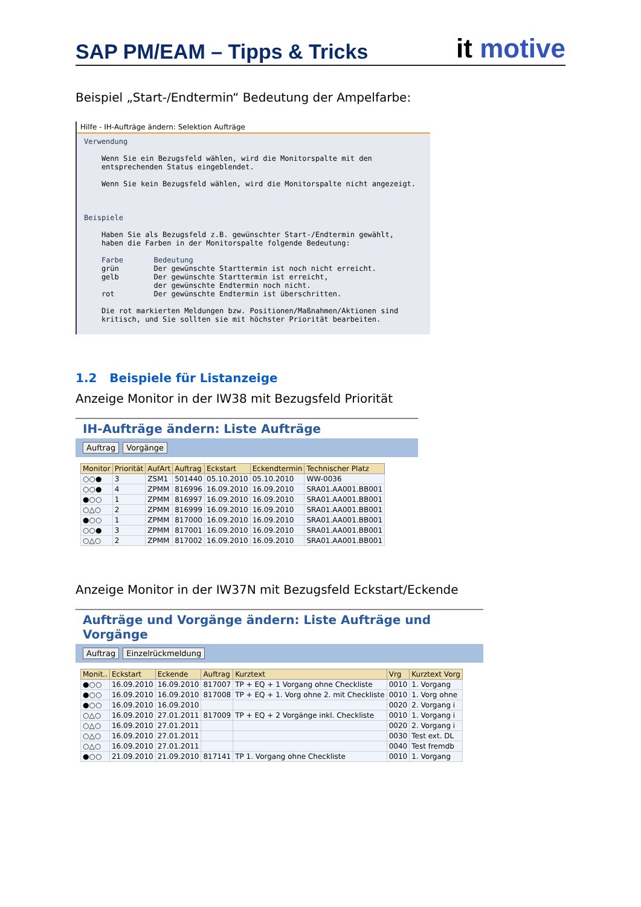SAP PM/EAM – Tipps & Tricks
it motive
Beispiel „Start-/Endtermin“ Bedeutung der Ampelfarbe:
Hilfe - IH-Aufträge ändern: Selektion Aufträge
Verwendung

    Wenn Sie ein Bezugsfeld wählen, wird die Monitorspalte mit den
    entsprechenden Status eingeblendet.

    Wenn Sie kein Bezugsfeld wählen, wird die Monitorspalte nicht angezeigt.



Beispiele

    Haben Sie als Bezugsfeld z.B. gewünschter Start-/Endtermin gewählt,
    haben die Farben in der Monitorspalte folgende Bedeutung:

    Farbe       Bedeutung
    grün        Der gewünschte Starttermin ist noch nicht erreicht.
    gelb        Der gewünschte Starttermin ist erreicht,
                der gewünschte Endtermin noch nicht.
    rot         Der gewünschte Endtermin ist überschritten.

    Die rot markierten Meldungen bzw. Positionen/Maßnahmen/Aktionen sind
    kritisch, und Sie sollten sie mit höchster Priorität bearbeiten.
1.2 Beispiele für Listanzeige
Anzeige Monitor in der IW38 mit Bezugsfeld Priorität
IH-Aufträge ändern: Liste Aufträge
Auftrag Vorgänge
| Monitor | Priorität | AufArt | Auftrag | Eckstart | Eckendtermin | Technischer Platz |
| --- | --- | --- | --- | --- | --- | --- |
| ○○● | 3 | ZSM1 | 501440 | 05.10.2010 | 05.10.2010 | WW-0036 |
| ○○● | 4 | ZPMM | 816996 | 16.09.2010 | 16.09.2010 | SRA01.AA001.BB001 |
| ●○○ | 1 | ZPMM | 816997 | 16.09.2010 | 16.09.2010 | SRA01.AA001.BB001 |
| ○△○ | 2 | ZPMM | 816999 | 16.09.2010 | 16.09.2010 | SRA01.AA001.BB001 |
| ●○○ | 1 | ZPMM | 817000 | 16.09.2010 | 16.09.2010 | SRA01.AA001.BB001 |
| ○○● | 3 | ZPMM | 817001 | 16.09.2010 | 16.09.2010 | SRA01.AA001.BB001 |
| ○△○ | 2 | ZPMM | 817002 | 16.09.2010 | 16.09.2010 | SRA01.AA001.BB001 |
Anzeige Monitor in der IW37N mit Bezugsfeld Eckstart/Eckende
Aufträge und Vorgänge ändern: Liste Aufträge und Vorgänge
Auftrag Einzelrückmeldung
| Monit.. | Eckstart | Eckende | Auftrag | Kurztext | Vrg | Kurztext Vorg |
| --- | --- | --- | --- | --- | --- | --- |
| ●○○ | 16.09.2010 | 16.09.2010 | 817007 | TP + EQ + 1 Vorgang ohne Checkliste | 0010 | 1. Vorgang |
| ●○○ | 16.09.2010 | 16.09.2010 | 817008 | TP + EQ + 1. Vorg ohne 2. mit Checkliste | 0010 | 1. Vorg ohne |
| ●○○ | 16.09.2010 | 16.09.2010 | | | 0020 | 2. Vorgang i |
| ○△○ | 16.09.2010 | 27.01.2011 | 817009 | TP + EQ + 2 Vorgänge inkl. Checkliste | 0010 | 1. Vorgang i |
| ○△○ | 16.09.2010 | 27.01.2011 | | | 0020 | 2. Vorgang i |
| ○△○ | 16.09.2010 | 27.01.2011 | | | 0030 | Test ext. DL |
| ○△○ | 16.09.2010 | 27.01.2011 | | | 0040 | Test fremdb |
| ●○○ | 21.09.2010 | 21.09.2010 | 817141 | TP 1. Vorgang ohne Checkliste | 0010 | 1. Vorgang |